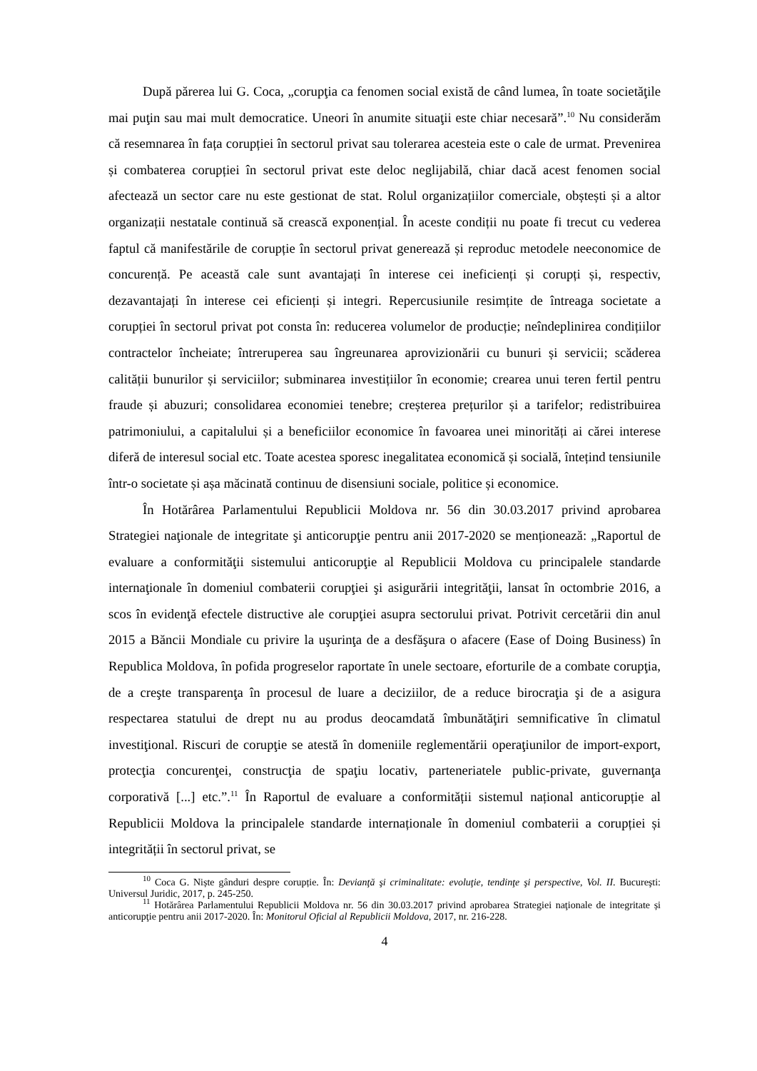După părerea lui G. Coca, „corupţia ca fenomen social există de când lumea, în toate societăţile mai puţin sau mai mult democratice. Uneori în anumite situaţii este chiar necesară”.<sup>10</sup> Nu considerăm că resemnarea în fața corupției în sectorul privat sau tolerarea acesteia este o cale de urmat. Prevenirea și combaterea corupției în sectorul privat este deloc neglijabilă, chiar dacă acest fenomen social afectează un sector care nu este gestionat de stat. Rolul organizațiilor comerciale, obștești și a altor organizații nestatale continuă să crească exponențial. În aceste condiții nu poate fi trecut cu vederea faptul că manifestările de corupție în sectorul privat generează și reproduc metodele neeconomice de concurență. Pe această cale sunt avantajați în interese cei ineficienți și corupți și, respectiv, dezavantajați în interese cei eficienți și integri. Repercusiunile resimțite de întreaga societate a corupției în sectorul privat pot consta în: reducerea volumelor de producție; neîndeplinirea condițiilor contractelor încheiate; întreruperea sau îngreunarea aprovizionării cu bunuri și servicii; scăderea calității bunurilor și serviciilor; subminarea investițiilor în economie; crearea unui teren fertil pentru fraude și abuzuri; consolidarea economiei tenebre; creșterea prețurilor și a tarifelor; redistribuirea patrimoniului, a capitalului și a beneficiilor economice în favoarea unei minorități ai cărei interese diferă de interesul social etc. Toate acestea sporesc inegalitatea economică și socială, întețind tensiunile într-o societate și așa măcinată continuu de disensiuni sociale, politice și economice.
În Hotărârea Parlamentului Republicii Moldova nr. 56 din 30.03.2017 privind aprobarea Strategiei naţionale de integritate şi anticorupţie pentru anii 2017-2020 se menționează: „Raportul de evaluare a conformităţii sistemului anticorupţie al Republicii Moldova cu principalele standarde internaţionale în domeniul combaterii corupţiei şi asigurării integrităţii, lansat în octombrie 2016, a scos în evidenţă efectele distructive ale corupţiei asupra sectorului privat. Potrivit cercetării din anul 2015 a Băncii Mondiale cu privire la uşurinţa de a desfăşura o afacere (Ease of Doing Business) în Republica Moldova, în pofida progreselor raportate în unele sectoare, eforturile de a combate corupţia, de a creşte transparenţa în procesul de luare a deciziilor, de a reduce birocraţia şi de a asigura respectarea statului de drept nu au produs deocamdată îmbunătăţiri semnificative în climatul investiţional. Riscuri de corupţie se atestă în domeniile reglementării operaţiunilor de import-export, protecţia concurenţei, construcţia de spaţiu locativ, parteneriatele public-private, guvernanţa corporativă [...] etc.”.<sup>11</sup> În Raportul de evaluare a conformității sistemul național anticorupție al Republicii Moldova la principalele standarde internaționale în domeniul combaterii a corupției și integrității în sectorul privat, se
<sup>10</sup> Coca G. Niște gânduri despre corupție. În: Devianţă şi criminalitate: evoluţie, tendinţe şi perspective, Vol. II. Bucureşti: Universul Juridic, 2017, p. 245-250.
<sup>11</sup> Hotărârea Parlamentului Republicii Moldova nr. 56 din 30.03.2017 privind aprobarea Strategiei naţionale de integritate și anticorupţie pentru anii 2017-2020. În: Monitorul Oficial al Republicii Moldova, 2017, nr. 216-228.
4